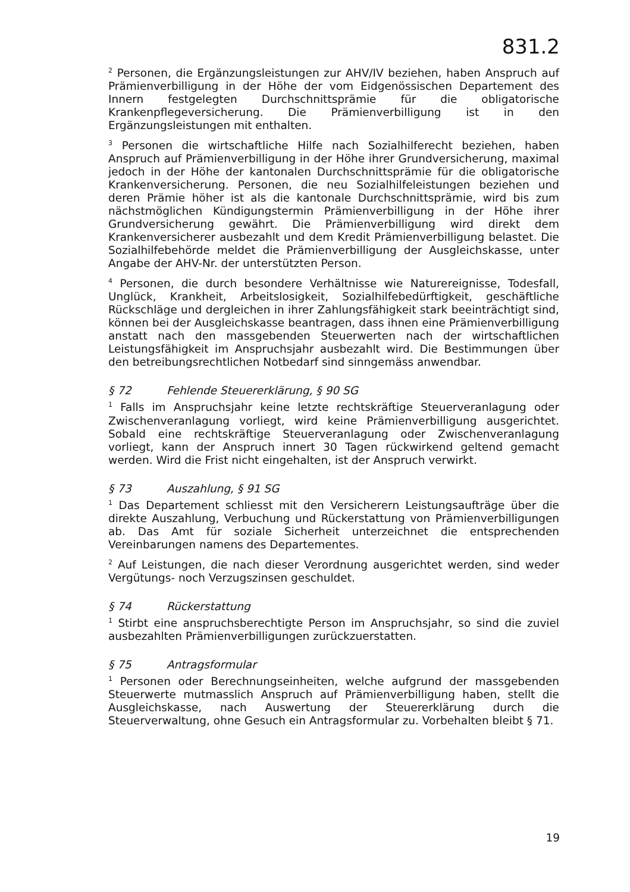831.2
<sup>2</sup> Personen, die Ergänzungsleistungen zur AHV/IV beziehen, haben Anspruch auf Prämienverbilligung in der Höhe der vom Eidgenössischen Departement des Innern festgelegten Durchschnittsprämie für die obligatorische Krankenpflegeversicherung. Die Prämienverbilligung ist in den Ergänzungsleistungen mit enthalten.
<sup>3</sup> Personen die wirtschaftliche Hilfe nach Sozialhilferecht beziehen, haben Anspruch auf Prämienverbilligung in der Höhe ihrer Grundversicherung, maximal jedoch in der Höhe der kantonalen Durchschnittsprämie für die obligatorische Krankenversicherung. Personen, die neu Sozialhilfeleistungen beziehen und deren Prämie höher ist als die kantonale Durchschnittsprämie, wird bis zum nächstmöglichen Kündigungstermin Prämienverbilligung in der Höhe ihrer Grundversicherung gewährt. Die Prämienverbilligung wird direkt dem Krankenversicherer ausbezahlt und dem Kredit Prämienverbilligung belastet. Die Sozialhilfebehörde meldet die Prämienverbilligung der Ausgleichskasse, unter Angabe der AHV-Nr. der unterstützten Person.
<sup>4</sup> Personen, die durch besondere Verhältnisse wie Naturereignisse, Todesfall, Unglück, Krankheit, Arbeitslosigkeit, Sozialhilfebedürftigkeit, geschäftliche Rückschläge und dergleichen in ihrer Zahlungsfähigkeit stark beeinträchtigt sind, können bei der Ausgleichskasse beantragen, dass ihnen eine Prämienverbilligung anstatt nach den massgebenden Steuerwerten nach der wirtschaftlichen Leistungsfähigkeit im Anspruchsjahr ausbezahlt wird. Die Bestimmungen über den betreibungsrechtlichen Notbedarf sind sinngemäss anwendbar.
§ 72 Fehlende Steuererklärung, § 90 SG
<sup>1</sup> Falls im Anspruchsjahr keine letzte rechtskräftige Steuerveranlagung oder Zwischenveranlagung vorliegt, wird keine Prämienverbilligung ausgerichtet. Sobald eine rechtskräftige Steuerveranlagung oder Zwischenveranlagung vorliegt, kann der Anspruch innert 30 Tagen rückwirkend geltend gemacht werden. Wird die Frist nicht eingehalten, ist der Anspruch verwirkt.
§ 73 Auszahlung, § 91 SG
<sup>1</sup> Das Departement schliesst mit den Versicherern Leistungsaufträge über die direkte Auszahlung, Verbuchung und Rückerstattung von Prämienverbilligungen ab. Das Amt für soziale Sicherheit unterzeichnet die entsprechenden Vereinbarungen namens des Departementes.
<sup>2</sup> Auf Leistungen, die nach dieser Verordnung ausgerichtet werden, sind weder Vergütungs- noch Verzugszinsen geschuldet.
§ 74 Rückerstattung
<sup>1</sup> Stirbt eine anspruchsberechtigte Person im Anspruchsjahr, so sind die zuviel ausbezahlten Prämienverbilligungen zurückzuerstatten.
§ 75 Antragsformular
<sup>1</sup> Personen oder Berechnungseinheiten, welche aufgrund der massgebenden Steuerwerte mutmasslich Anspruch auf Prämienverbilligung haben, stellt die Ausgleichskasse, nach Auswertung der Steuererklärung durch die Steuerverwaltung, ohne Gesuch ein Antragsformular zu. Vorbehalten bleibt § 71.
19